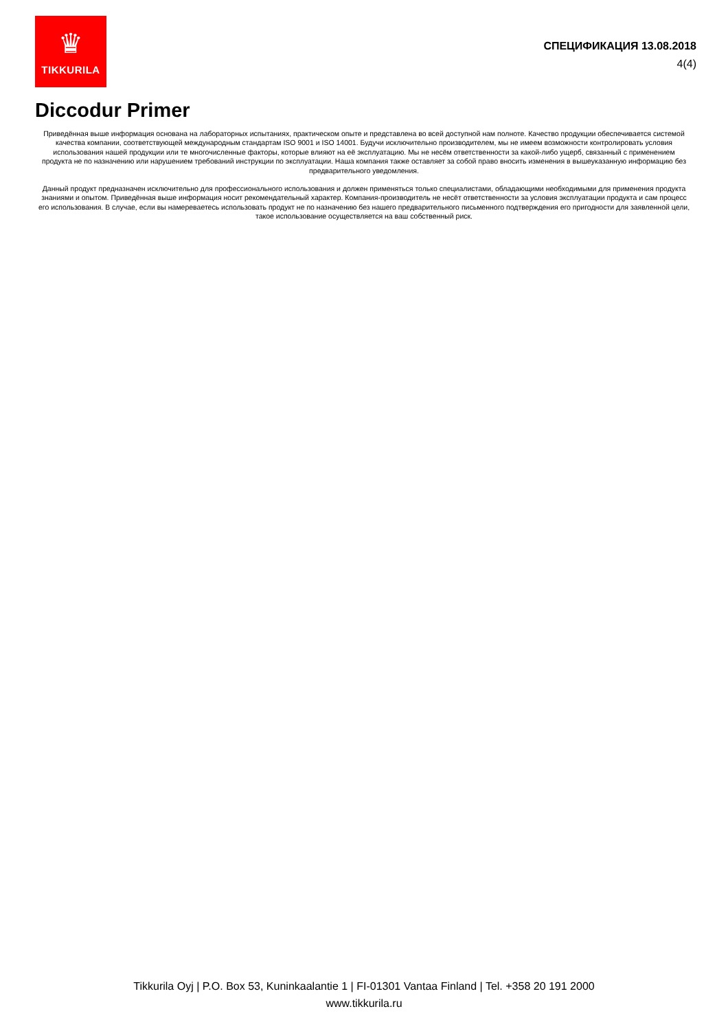♛
TIKKURILA
СПЕЦИФИКАЦИЯ 13.08.2018
4(4)
Diccodur Primer
Приведённая выше информация основана на лабораторных испытаниях, практическом опыте и представлена во всей доступной нам полноте. Качество продукции обеспечивается системой качества компании, соответствующей международным стандартам ISO 9001 и ISO 14001. Будучи исключительно производителем, мы не имеем возможности контролировать условия использования нашей продукции или те многочисленные факторы, которые влияют на её эксплуатацию. Мы не несём ответственности за какой-либо ущерб, связанный с применением продукта не по назначению или нарушением требований инструкции по эксплуатации. Наша компания также оставляет за собой право вносить изменения в вышеуказанную информацию без предварительного уведомления.
Данный продукт предназначен исключительно для профессионального использования и должен применяться только специалистами, обладающими необходимыми для применения продукта знаниями и опытом. Приведённая выше информация носит рекомендательный характер. Компания-производитель не несёт ответственности за условия эксплуатации продукта и сам процесс его использования. В случае, если вы намереваетесь использовать продукт не по назначению без нашего предварительного письменного подтверждения его пригодности для заявленной цели, такое использование осуществляется на ваш собственный риск.
Tikkurila Oyj | P.O. Box 53, Kuninkaalantie 1 | FI-01301 Vantaa Finland | Tel. +358 20 191 2000
www.tikkurila.ru